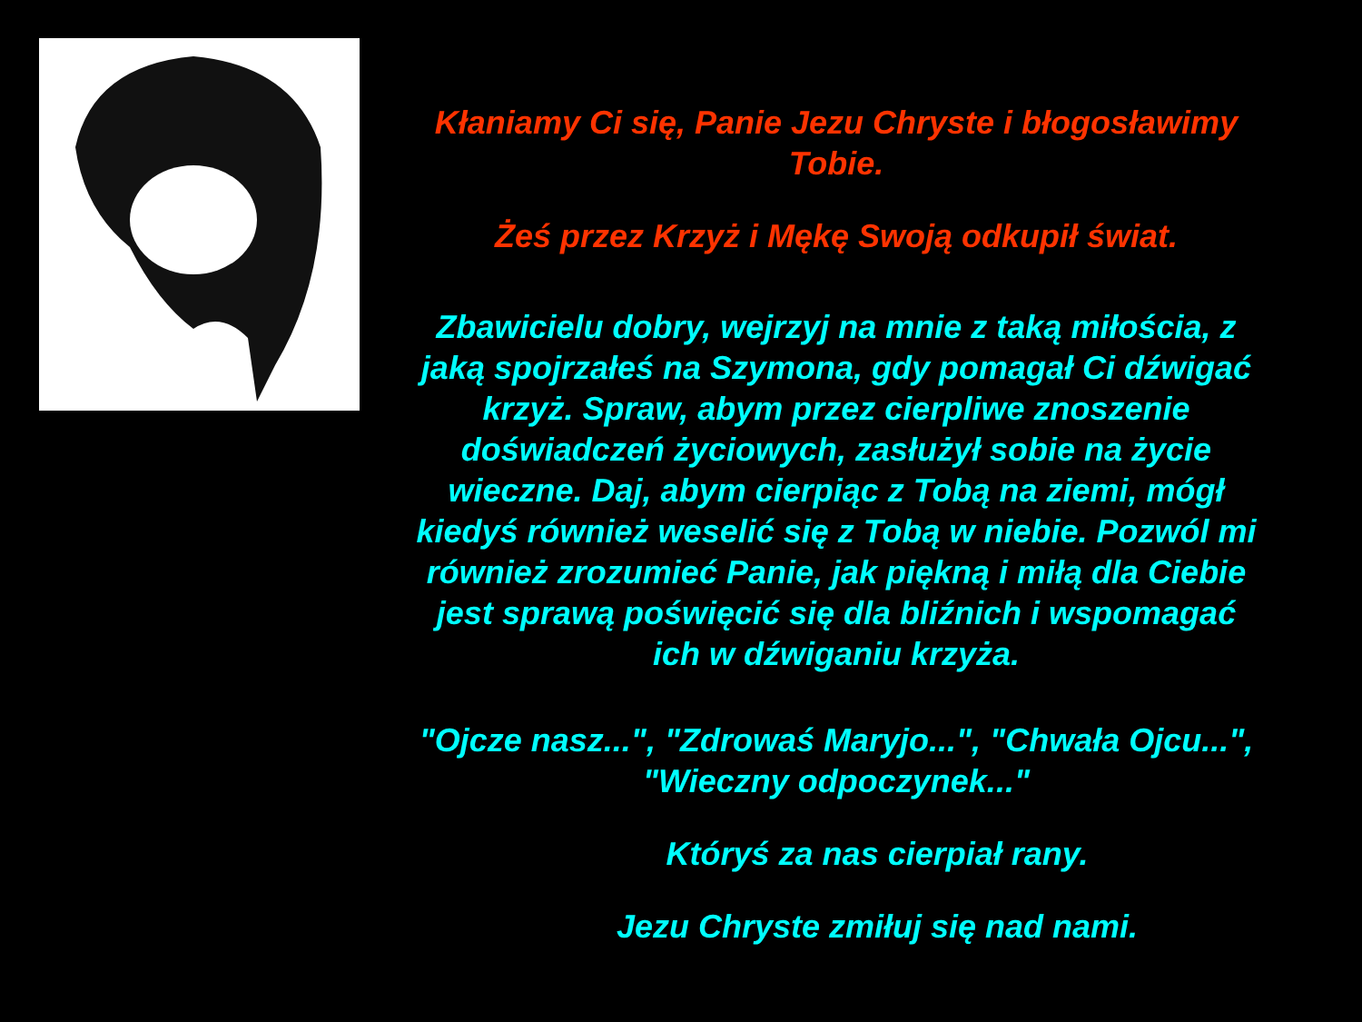Kłaniamy Ci się, Panie Jezu Chryste i błogosławimy Tobie.
Żeś przez Krzyż i Mękę Swoją odkupił świat.
Zbawicielu dobry, wejrzyj na mnie z taką miłościa, z jaką spojrzałeś na Szymona, gdy pomagał Ci dźwigać krzyż. Spraw, abym przez cierpliwe znoszenie doświadczeń życiowych, zasłużył sobie na życie wieczne. Daj, abym cierpiąc z Tobą na ziemi, mógł kiedyś również weselić się z Tobą w niebie. Pozwól mi również zrozumieć Panie, jak piękną i miłą dla Ciebie jest sprawą poświęcić się dla bliźnich i wspomagać ich w dźwiganiu krzyża.
"Ojcze nasz...", "Zdrowaś Maryjo...", "Chwała Ojcu...", "Wieczny odpoczynek..."
Któryś za nas cierpiał rany.
Jezu Chryste zmiłuj się nad nami.